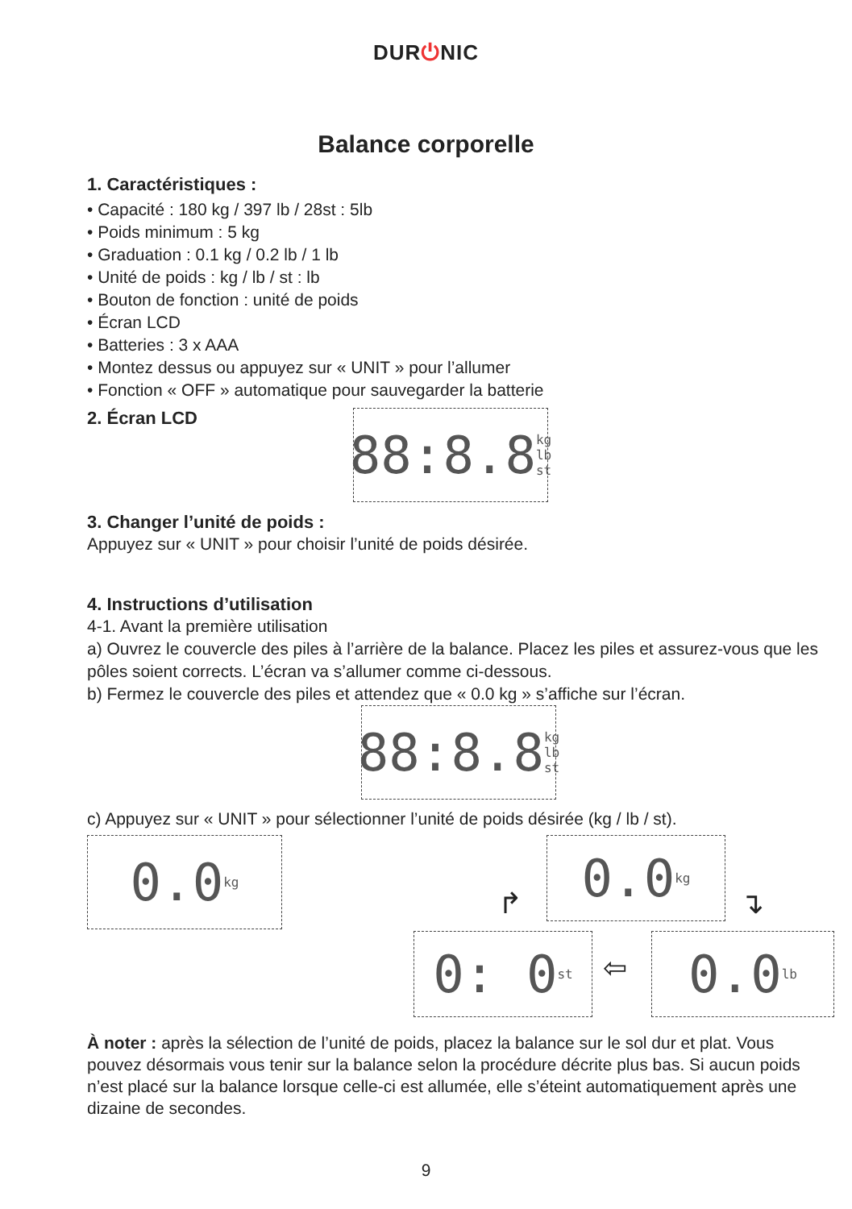DUR⏻NIC
Balance corporelle
1. Caractéristiques :
• Capacité : 180 kg / 397 lb / 28st : 5lb
• Poids minimum : 5 kg
• Graduation : 0.1 kg / 0.2 lb / 1 lb
• Unité de poids : kg / lb / st : lb
• Bouton de fonction : unité de poids
• Écran LCD
• Batteries : 3 x AAA
• Montez dessus ou appuyez sur « UNIT » pour l’allumer
• Fonction « OFF » automatique pour sauvegarder la batterie
2. Écran LCD
88:8.8 kg lb st
3. Changer l’unité de poids :
Appuyez sur « UNIT » pour choisir l’unité de poids désirée.
4. Instructions d’utilisation
4-1. Avant la première utilisation
a) Ouvrez le couvercle des piles à l’arrière de la balance. Placez les piles et assurez-vous que les pôles soient corrects. L’écran va s’allumer comme ci-dessous.
b) Fermez le couvercle des piles et attendez que « 0.0 kg » s’affiche sur l’écran.
88:8.8 kg lb st
c) Appuyez sur « UNIT » pour sélectionner l’unité de poids désirée (kg / lb / st).
0.0 kg 0.0 kg
↱ ↴
0: 0 st
⇦ 0.0 lb
À noter : après la sélection de l’unité de poids, placez la balance sur le sol dur et plat. Vous pouvez désormais vous tenir sur la balance selon la procédure décrite plus bas. Si aucun poids n’est placé sur la balance lorsque celle-ci est allumée, elle s’éteint automatiquement après une dizaine de secondes.
9